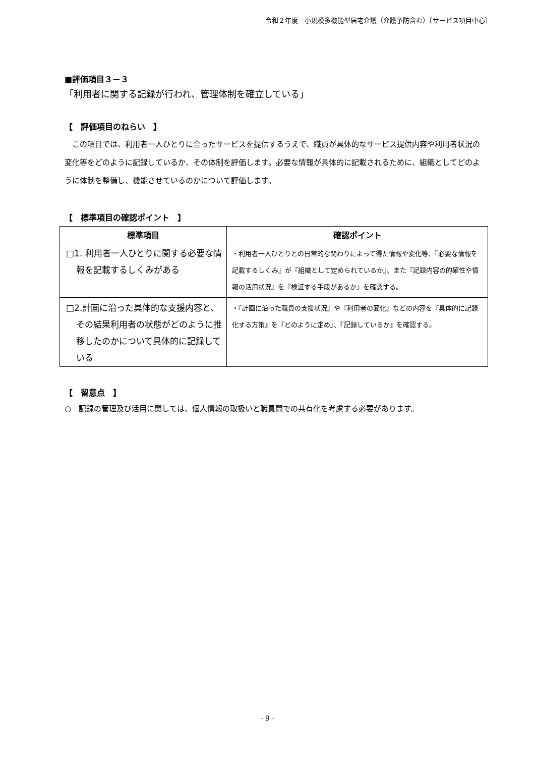令和２年度　小規模多機能型居宅介護（介護予防含む）〔サービス項目中心〕
■評価項目３－３
「利用者に関する記録が行われ、管理体制を確立している」
【　評価項目のねらい　】
この項目では、利用者一人ひとりに合ったサービスを提供するうえで、職員が具体的なサービス提供内容や利用者状況の変化等をどのように記録しているか、その体制を評価します。必要な情報が具体的に記載されるために、組織としてどのように体制を整備し、機能させているのかについて評価します。
【　標準項目の確認ポイント　】
| 標準項目 | 確認ポイント |
| --- | --- |
| □1. 利用者一人ひとりに関する必要な情報を記載するしくみがある | ・利用者一人ひとりとの日常的な関わりによって得た情報や変化等、『必要な情報を記載するしくみ』が『組織として定められているか』、また『記録内容の的確性や情報の活用状況』を『検証する手段があるか』を確認する。 |
| □2.計画に沿った具体的な支援内容と、その結果利用者の状態がどのように推移したのかについて具体的に記録している | ・『計画に沿った職員の支援状況』や『利用者の変化』などの内容を『具体的に記録化する方策』を『どのように定め』、『記録しているか』を確認する。 |
【　留意点　】
○　記録の管理及び活用に関しては、個人情報の取扱いと職員間での共有化を考慮する必要があります。
- 9 -